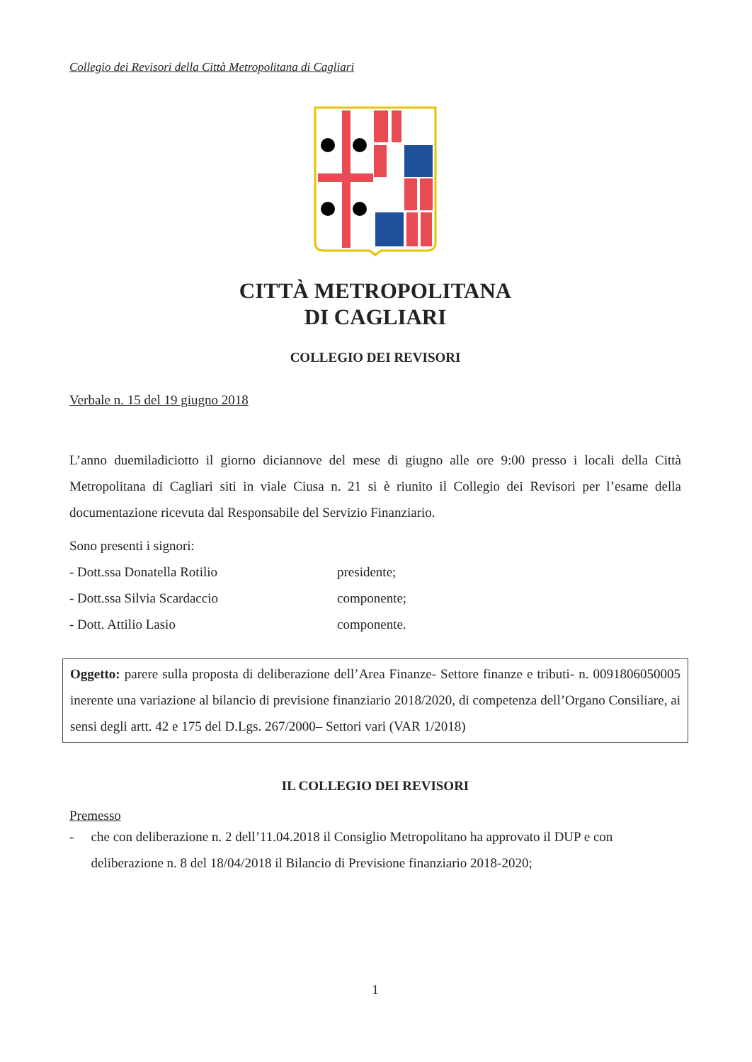Collegio dei Revisori della Città Metropolitana di Cagliari
CITTÀ METROPOLITANA
DI CAGLIARI
COLLEGIO DEI REVISORI
Verbale n. 15 del 19 giugno 2018
L’anno duemiladiciotto il giorno diciannove del mese di giugno alle ore 9:00 presso i locali della Città Metropolitana di Cagliari siti in viale Ciusa n. 21 si è riunito il Collegio dei Revisori per l’esame della documentazione ricevuta dal Responsabile del Servizio Finanziario.
Sono presenti i signori:
- Dott.ssa Donatella Rotilio presidente;
- Dott.ssa Silvia Scardaccio componente;
- Dott. Attilio Lasio componente.
Oggetto: parere sulla proposta di deliberazione dell’Area Finanze- Settore finanze e tributi- n. 0091806050005 inerente una variazione al bilancio di previsione finanziario 2018/2020, di competenza dell’Organo Consiliare, ai sensi degli artt. 42 e 175 del D.Lgs. 267/2000– Settori vari (VAR 1/2018)
IL COLLEGIO DEI REVISORI
Premesso
- che con deliberazione n. 2 dell’11.04.2018 il Consiglio Metropolitano ha approvato il DUP e con deliberazione n. 8 del 18/04/2018 il Bilancio di Previsione finanziario 2018-2020;
1